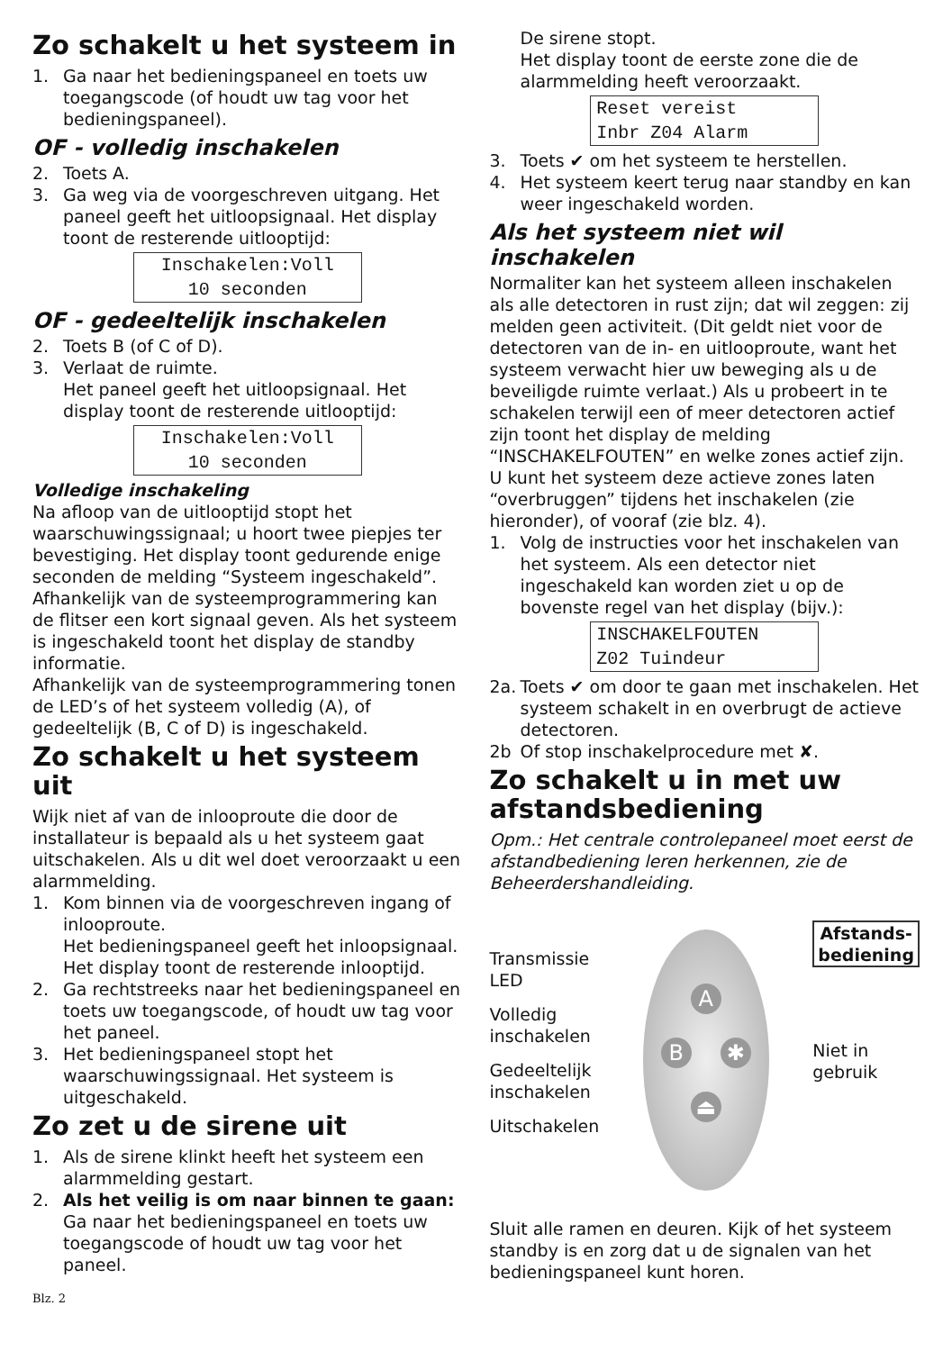Zo schakelt u het systeem in
1. Ga naar het bedieningspaneel en toets uw toegangscode (of houdt uw tag voor het bedieningspaneel).
OF - volledig inschakelen
2. Toets A.
3. Ga weg via de voorgeschreven uitgang. Het paneel geeft het uitloopsignaal. Het display toont de resterende uitlooptijd:
Inschakelen:Voll
10 seconden
OF - gedeeltelijk inschakelen
2. Toets B (of C of D).
3. Verlaat de ruimte.
Het paneel geeft het uitloopsignaal. Het display toont de resterende uitlooptijd:
Inschakelen:Voll
10 seconden
Volledige inschakeling
Na afloop van de uitlooptijd stopt het waarschuwingssignaal; u hoort twee piepjes ter bevestiging. Het display toont gedurende enige seconden de melding “Systeem ingeschakeld”. Afhankelijk van de systeemprogrammering kan de flitser een kort signaal geven. Als het systeem is ingeschakeld toont het display de standby informatie.
Afhankelijk van de systeemprogrammering tonen de LED’s of het systeem volledig (A), of gedeeltelijk (B, C of D) is ingeschakeld.
Zo schakelt u het systeem uit
Wijk niet af van de inlooproute die door de installateur is bepaald als u het systeem gaat uitschakelen. Als u dit wel doet veroorzaakt u een alarmmelding.
1. Kom binnen via de voorgeschreven ingang of inlooproute.
Het bedieningspaneel geeft het inloopsignaal. Het display toont de resterende inlooptijd.
2. Ga rechtstreeks naar het bedieningspaneel en toets uw toegangscode, of houdt uw tag voor het paneel.
3. Het bedieningspaneel stopt het waarschuwingssignaal. Het systeem is uitgeschakeld.
Zo zet u de sirene uit
1. Als de sirene klinkt heeft het systeem een alarmmelding gestart.
2. Als het veilig is om naar binnen te gaan: Ga naar het bedieningspaneel en toets uw toegangscode of houdt uw tag voor het paneel.
De sirene stopt.
Het display toont de eerste zone die de alarmmelding heeft veroorzaakt.
Reset vereist
Inbr Z04 Alarm
3. Toets ✔ om het systeem te herstellen.
4. Het systeem keert terug naar standby en kan weer ingeschakeld worden.
Als het systeem niet wil inschakelen
Normaliter kan het systeem alleen inschakelen als alle detectoren in rust zijn; dat wil zeggen: zij melden geen activiteit. (Dit geldt niet voor de detectoren van de in- en uitlooproute, want het systeem verwacht hier uw beweging als u de beveiligde ruimte verlaat.) Als u probeert in te schakelen terwijl een of meer detectoren actief zijn toont het display de melding “INSCHAKELFOUTEN” en welke zones actief zijn.
U kunt het systeem deze actieve zones laten “overbruggen” tijdens het inschakelen (zie hieronder), of vooraf (zie blz. 4).
1. Volg de instructies voor het inschakelen van het systeem. Als een detector niet ingeschakeld kan worden ziet u op de bovenste regel van het display (bijv.):
INSCHAKELFOUTEN
Z02 Tuindeur
2a. Toets ✔ om door te gaan met inschakelen. Het systeem schakelt in en overbrugt de actieve detectoren.
2b Of stop inschakelprocedure met ✘.
Zo schakelt u in met uw afstandsbediening
Opm.: Het centrale controlepaneel moet eerst de afstandbediening leren herkennen, zie de Beheerdershandleiding.
Transmissie
LED
Volledig
inschakelen
Gedeeltelijk
inschakelen
Uitschakelen
A
B ✱
⏏
Afstands-
bediening
Niet in
gebruik
Sluit alle ramen en deuren. Kijk of het systeem standby is en zorg dat u de signalen van het bedieningspaneel kunt horen.
Blz. 2